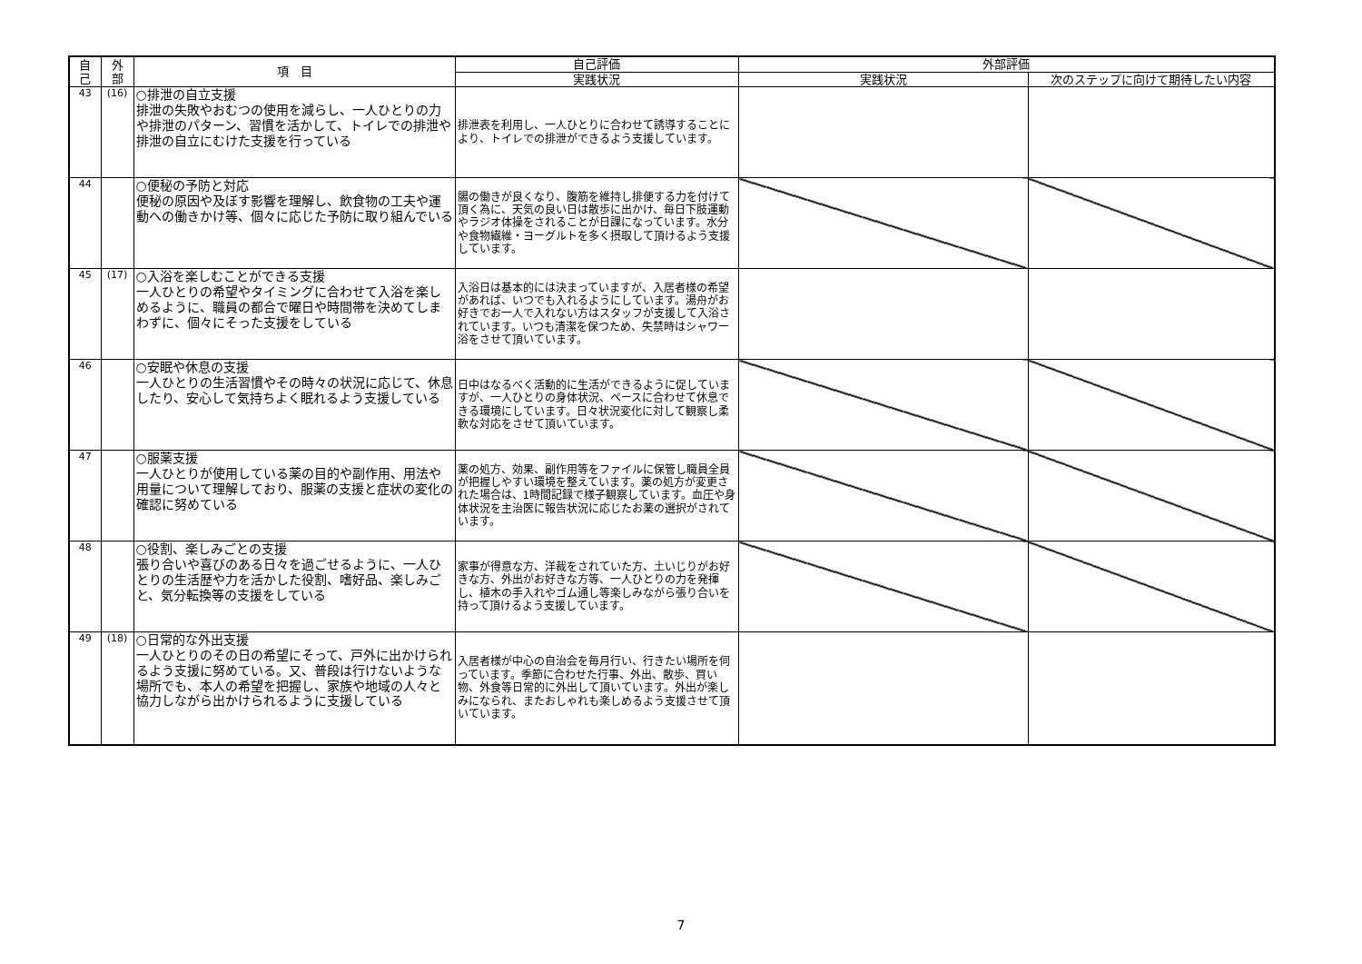| 自 己 | 外 部 | 項 目 | 自己評価 | 外部評価 | |
| --- | --- | --- | --- | --- | --- |
| | | | 実践状況 | 実践状況 | 次のステップに向けて期待したい内容 |
| 43 | (16) | ○排泄の自立支援 排泄の失敗やおむつの使用を減らし、一人ひとりの力や排泄のパターン、習慣を活かして、トイレでの排泄や排泄の自立にむけた支援を行っている | 排泄表を利用し、一人ひとりに合わせて誘導することにより、トイレでの排泄ができるよう支援しています。 | | |
| 44 | | ○便秘の予防と対応 便秘の原因や及ぼす影響を理解し、飲食物の工夫や運動への働きかけ等、個々に応じた予防に取り組んでいる | 腸の働きが良くなり、腹筋を維持し排便する力を付けて頂く為に、天気の良い日は散歩に出かけ、毎日下肢運動やラジオ体操をされることが日課になっています。水分や食物繊維・ヨーグルトを多く摂取して頂けるよう支援しています。 | | |
| 45 | (17) | ○入浴を楽しむことができる支援 一人ひとりの希望やタイミングに合わせて入浴を楽しめるように、職員の都合で曜日や時間帯を決めてしまわずに、個々にそった支援をしている | 入浴日は基本的には決まっていますが、入居者様の希望があれば、いつでも入れるようにしています。湯舟がお好きでお一人で入れない方はスタッフが支援して入浴されています。いつも清潔を保つため、失禁時はシャワー浴をさせて頂いています。 | | |
| 46 | | ○安眠や休息の支援 一人ひとりの生活習慣やその時々の状況に応じて、休息したり、安心して気持ちよく眠れるよう支援している | 日中はなるべく活動的に生活ができるように促していますが、一人ひとりの身体状況、ペースに合わせて休息できる環境にしています。日々状況変化に対して観察し柔軟な対応をさせて頂いています。 | | |
| 47 | | ○服薬支援 一人ひとりが使用している薬の目的や副作用、用法や用量について理解しており、服薬の支援と症状の変化の確認に努めている | 薬の処方、効果、副作用等をファイルに保管し職員全員が把握しやすい環境を整えています。薬の処方が変更された場合は、1時間記録で様子観察しています。血圧や身体状況を主治医に報告状況に応じたお薬の選択がされています。 | | |
| 48 | | ○役割、楽しみごとの支援 張り合いや喜びのある日々を過ごせるように、一人ひとりの生活歴や力を活かした役割、嗜好品、楽しみごと、気分転換等の支援をしている | 家事が得意な方、洋裁をされていた方、土いじりがお好きな方、外出がお好きな方等、一人ひとりの力を発揮し、植木の手入れやゴム通し等楽しみながら張り合いを持って頂けるよう支援しています。 | | |
| 49 | (18) | ○日常的な外出支援 一人ひとりのその日の希望にそって、戸外に出かけられるよう支援に努めている。又、普段は行けないような場所でも、本人の希望を把握し、家族や地域の人々と協力しながら出かけられるように支援している | 入居者様が中心の自治会を毎月行い、行きたい場所を伺っています。季節に合わせた行事、外出、散歩、買い物、外食等日常的に外出して頂いています。外出が楽しみになられ、またおしゃれも楽しめるよう支援させて頂いています。 | | |
7